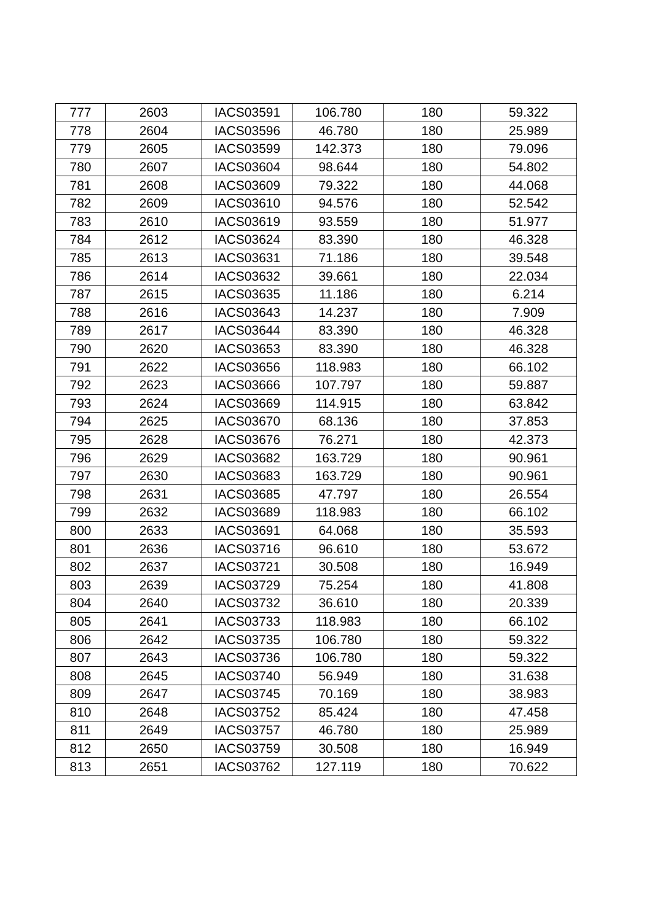| 777 | 2603 | IACS03591 | 106.780 | 180 | 59.322 |
| 778 | 2604 | IACS03596 | 46.780 | 180 | 25.989 |
| 779 | 2605 | IACS03599 | 142.373 | 180 | 79.096 |
| 780 | 2607 | IACS03604 | 98.644 | 180 | 54.802 |
| 781 | 2608 | IACS03609 | 79.322 | 180 | 44.068 |
| 782 | 2609 | IACS03610 | 94.576 | 180 | 52.542 |
| 783 | 2610 | IACS03619 | 93.559 | 180 | 51.977 |
| 784 | 2612 | IACS03624 | 83.390 | 180 | 46.328 |
| 785 | 2613 | IACS03631 | 71.186 | 180 | 39.548 |
| 786 | 2614 | IACS03632 | 39.661 | 180 | 22.034 |
| 787 | 2615 | IACS03635 | 11.186 | 180 | 6.214 |
| 788 | 2616 | IACS03643 | 14.237 | 180 | 7.909 |
| 789 | 2617 | IACS03644 | 83.390 | 180 | 46.328 |
| 790 | 2620 | IACS03653 | 83.390 | 180 | 46.328 |
| 791 | 2622 | IACS03656 | 118.983 | 180 | 66.102 |
| 792 | 2623 | IACS03666 | 107.797 | 180 | 59.887 |
| 793 | 2624 | IACS03669 | 114.915 | 180 | 63.842 |
| 794 | 2625 | IACS03670 | 68.136 | 180 | 37.853 |
| 795 | 2628 | IACS03676 | 76.271 | 180 | 42.373 |
| 796 | 2629 | IACS03682 | 163.729 | 180 | 90.961 |
| 797 | 2630 | IACS03683 | 163.729 | 180 | 90.961 |
| 798 | 2631 | IACS03685 | 47.797 | 180 | 26.554 |
| 799 | 2632 | IACS03689 | 118.983 | 180 | 66.102 |
| 800 | 2633 | IACS03691 | 64.068 | 180 | 35.593 |
| 801 | 2636 | IACS03716 | 96.610 | 180 | 53.672 |
| 802 | 2637 | IACS03721 | 30.508 | 180 | 16.949 |
| 803 | 2639 | IACS03729 | 75.254 | 180 | 41.808 |
| 804 | 2640 | IACS03732 | 36.610 | 180 | 20.339 |
| 805 | 2641 | IACS03733 | 118.983 | 180 | 66.102 |
| 806 | 2642 | IACS03735 | 106.780 | 180 | 59.322 |
| 807 | 2643 | IACS03736 | 106.780 | 180 | 59.322 |
| 808 | 2645 | IACS03740 | 56.949 | 180 | 31.638 |
| 809 | 2647 | IACS03745 | 70.169 | 180 | 38.983 |
| 810 | 2648 | IACS03752 | 85.424 | 180 | 47.458 |
| 811 | 2649 | IACS03757 | 46.780 | 180 | 25.989 |
| 812 | 2650 | IACS03759 | 30.508 | 180 | 16.949 |
| 813 | 2651 | IACS03762 | 127.119 | 180 | 70.622 |